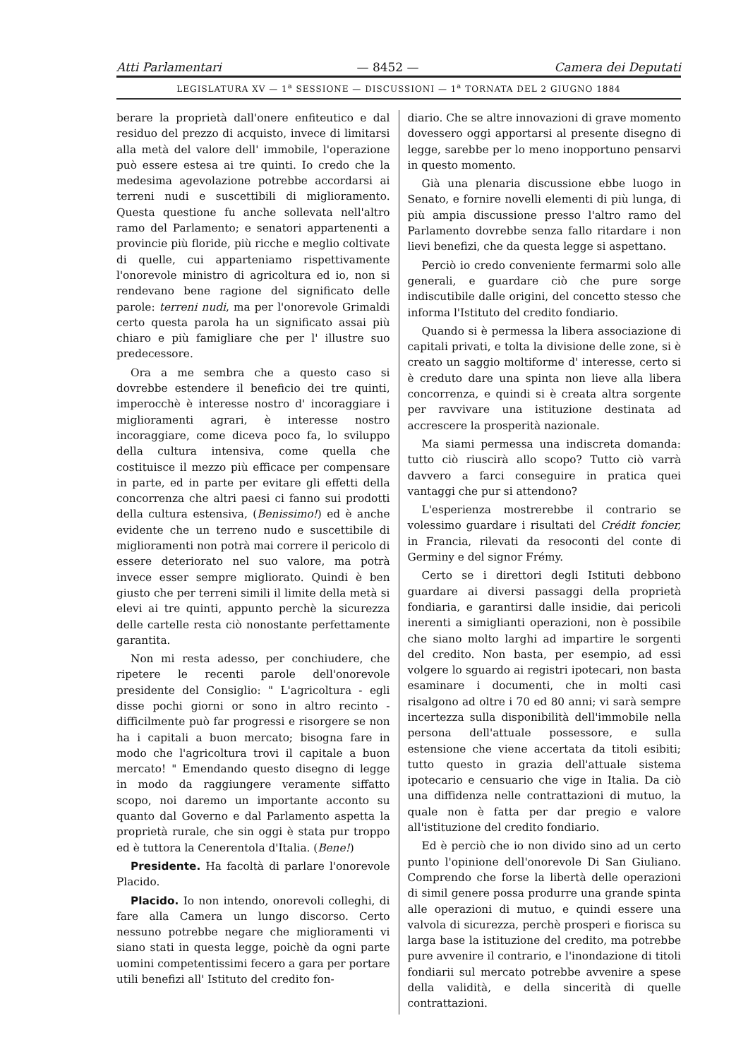Atti Parlamentari — 8452 — Camera dei Deputati
LEGISLATURA XV — 1<sup>a</sup> SESSIONE — DISCUSSIONI — 1<sup>a</sup> TORNATA DEL 2 GIUGNO 1884
berare la proprietà dall'onere enfiteutico e dal residuo del prezzo di acquisto, invece di limitarsi alla metà del valore dell' immobile, l'operazione può essere estesa ai tre quinti. Io credo che la medesima agevolazione potrebbe accordarsi ai terreni nudi e suscettibili di miglioramento. Questa questione fu anche sollevata nell'altro ramo del Parlamento; e senatori appartenenti a provincie più floride, più ricche e meglio coltivate di quelle, cui apparteniamo rispettivamente l'onorevole ministro di agricoltura ed io, non si rendevano bene ragione del significato delle parole: terreni nudi, ma per l'onorevole Grimaldi certo questa parola ha un significato assai più chiaro e più famigliare che per l' illustre suo predecessore.
Ora a me sembra che a questo caso si dovrebbe estendere il beneficio dei tre quinti, imperocchè è interesse nostro d' incoraggiare i miglioramenti agrari, è interesse nostro incoraggiare, come diceva poco fa, lo sviluppo della cultura intensiva, come quella che costituisce il mezzo più efficace per compensare in parte, ed in parte per evitare gli effetti della concorrenza che altri paesi ci fanno sui prodotti della cultura estensiva, (Benissimo!) ed è anche evidente che un terreno nudo e suscettibile di miglioramenti non potrà mai correre il pericolo di essere deteriorato nel suo valore, ma potrà invece esser sempre migliorato. Quindi è ben giusto che per terreni simili il limite della metà si elevi ai tre quinti, appunto perchè la sicurezza delle cartelle resta ciò nonostante perfettamente garantita.
Non mi resta adesso, per conchiudere, che ripetere le recenti parole dell'onorevole presidente del Consiglio: " L'agricoltura - egli disse pochi giorni or sono in altro recinto - difficilmente può far progressi e risorgere se non ha i capitali a buon mercato; bisogna fare in modo che l'agricoltura trovi il capitale a buon mercato! " Emendando questo disegno di legge in modo da raggiungere veramente siffatto scopo, noi daremo un importante acconto su quanto dal Governo e dal Parlamento aspetta la proprietà rurale, che sin oggi è stata pur troppo ed è tuttora la Cenerentola d'Italia. (Bene!)
Presidente. Ha facoltà di parlare l'onorevole Placido.
Placido. Io non intendo, onorevoli colleghi, di fare alla Camera un lungo discorso. Certo nessuno potrebbe negare che miglioramenti vi siano stati in questa legge, poichè da ogni parte uomini competentissimi fecero a gara per portare utili benefizi all' Istituto del credito fon-
diario. Che se altre innovazioni di grave momento dovessero oggi apportarsi al presente disegno di legge, sarebbe per lo meno inopportuno pensarvi in questo momento.
Già una plenaria discussione ebbe luogo in Senato, e fornire novelli elementi di più lunga, di più ampia discussione presso l'altro ramo del Parlamento dovrebbe senza fallo ritardare i non lievi benefizi, che da questa legge si aspettano.
Perciò io credo conveniente fermarmi solo alle generali, e guardare ciò che pure sorge indiscutibile dalle origini, del concetto stesso che informa l'Istituto del credito fondiario.
Quando si è permessa la libera associazione di capitali privati, e tolta la divisione delle zone, si è creato un saggio moltiforme d' interesse, certo si è creduto dare una spinta non lieve alla libera concorrenza, e quindi si è creata altra sorgente per ravvivare una istituzione destinata ad accrescere la prosperità nazionale.
Ma siami permessa una indiscreta domanda: tutto ciò riuscirà allo scopo? Tutto ciò varrà davvero a farci conseguire in pratica quei vantaggi che pur si attendono?
L'esperienza mostrerebbe il contrario se volessimo guardare i risultati del Crédit foncier, in Francia, rilevati da resoconti del conte di Germiny e del signor Frémy.
Certo se i direttori degli Istituti debbono guardare ai diversi passaggi della proprietà fondiaria, e garantirsi dalle insidie, dai pericoli inerenti a simiglianti operazioni, non è possibile che siano molto larghi ad impartire le sorgenti del credito. Non basta, per esempio, ad essi volgere lo sguardo ai registri ipotecari, non basta esaminare i documenti, che in molti casi risalgono ad oltre i 70 ed 80 anni; vi sarà sempre incertezza sulla disponibilità dell'immobile nella persona dell'attuale possessore, e sulla estensione che viene accertata da titoli esibiti; tutto questo in grazia dell'attuale sistema ipotecario e censuario che vige in Italia. Da ciò una diffidenza nelle contrattazioni di mutuo, la quale non è fatta per dar pregio e valore all'istituzione del credito fondiario.
Ed è perciò che io non divido sino ad un certo punto l'opinione dell'onorevole Di San Giuliano. Comprendo che forse la libertà delle operazioni di simil genere possa produrre una grande spinta alle operazioni di mutuo, e quindi essere una valvola di sicurezza, perchè prosperi e fiorisca su larga base la istituzione del credito, ma potrebbe pure avvenire il contrario, e l'inondazione di titoli fondiarii sul mercato potrebbe avvenire a spese della validità, e della sincerità di quelle contrattazioni.